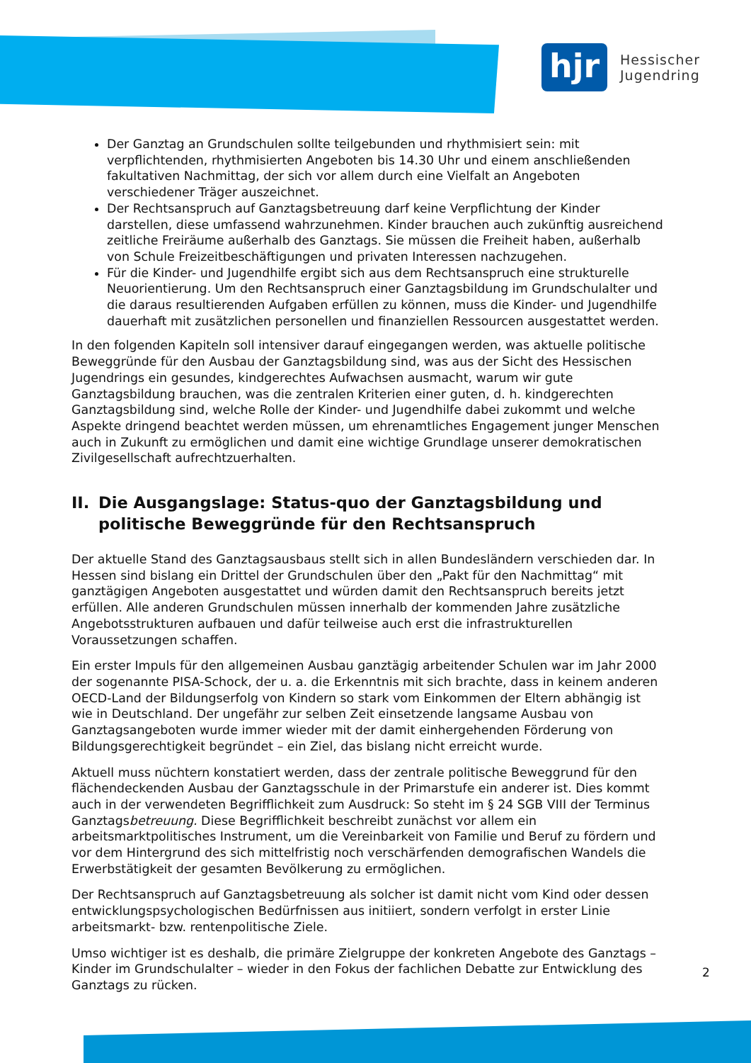hjr
Hessischer
Jugendring
Der Ganztag an Grundschulen sollte teilgebunden und rhythmisiert sein: mit verpflichtenden, rhythmisierten Angeboten bis 14.30 Uhr und einem anschließenden fakultativen Nachmittag, der sich vor allem durch eine Vielfalt an Angeboten verschiedener Träger auszeichnet.
Der Rechtsanspruch auf Ganztagsbetreuung darf keine Verpflichtung der Kinder darstellen, diese umfassend wahrzunehmen. Kinder brauchen auch zukünftig ausreichend zeitliche Freiräume außerhalb des Ganztags. Sie müssen die Freiheit haben, außerhalb von Schule Freizeitbeschäftigungen und privaten Interessen nachzugehen.
Für die Kinder- und Jugendhilfe ergibt sich aus dem Rechtsanspruch eine strukturelle Neuorientierung. Um den Rechtsanspruch einer Ganztagsbildung im Grundschulalter und die daraus resultierenden Aufgaben erfüllen zu können, muss die Kinder- und Jugendhilfe dauerhaft mit zusätzlichen personellen und finanziellen Ressourcen ausgestattet werden.
In den folgenden Kapiteln soll intensiver darauf eingegangen werden, was aktuelle politische Beweggründe für den Ausbau der Ganztagsbildung sind, was aus der Sicht des Hessischen Jugendrings ein gesundes, kindgerechtes Aufwachsen ausmacht, warum wir gute Ganztagsbildung brauchen, was die zentralen Kriterien einer guten, d. h. kindgerechten Ganztagsbildung sind, welche Rolle der Kinder- und Jugendhilfe dabei zukommt und welche Aspekte dringend beachtet werden müssen, um ehrenamtliches Engagement junger Menschen auch in Zukunft zu ermöglichen und damit eine wichtige Grundlage unserer demokratischen Zivilgesellschaft aufrechtzuerhalten.
II.
Die Ausgangslage: Status-quo der Ganztagsbildung und politische Beweggründe für den Rechtsanspruch
Der aktuelle Stand des Ganztagsausbaus stellt sich in allen Bundesländern verschieden dar. In Hessen sind bislang ein Drittel der Grundschulen über den „Pakt für den Nachmittag“ mit ganztägigen Angeboten ausgestattet und würden damit den Rechtsanspruch bereits jetzt erfüllen. Alle anderen Grundschulen müssen innerhalb der kommenden Jahre zusätzliche Angebotsstrukturen aufbauen und dafür teilweise auch erst die infrastrukturellen Voraussetzungen schaffen.
Ein erster Impuls für den allgemeinen Ausbau ganztägig arbeitender Schulen war im Jahr 2000 der sogenannte PISA-Schock, der u. a. die Erkenntnis mit sich brachte, dass in keinem anderen OECD-Land der Bildungserfolg von Kindern so stark vom Einkommen der Eltern abhängig ist wie in Deutschland. Der ungefähr zur selben Zeit einsetzende langsame Ausbau von Ganztagsangeboten wurde immer wieder mit der damit einhergehenden Förderung von Bildungsgerechtigkeit begründet – ein Ziel, das bislang nicht erreicht wurde.
Aktuell muss nüchtern konstatiert werden, dass der zentrale politische Beweggrund für den flächendeckenden Ausbau der Ganztagsschule in der Primarstufe ein anderer ist. Dies kommt auch in der verwendeten Begrifflichkeit zum Ausdruck: So steht im § 24 SGB VIII der Terminus Ganztagsbetreuung. Diese Begrifflichkeit beschreibt zunächst vor allem ein arbeitsmarktpolitisches Instrument, um die Vereinbarkeit von Familie und Beruf zu fördern und vor dem Hintergrund des sich mittelfristig noch verschärfenden demografischen Wandels die Erwerbstätigkeit der gesamten Bevölkerung zu ermöglichen.
Der Rechtsanspruch auf Ganztagsbetreuung als solcher ist damit nicht vom Kind oder dessen entwicklungspsychologischen Bedürfnissen aus initiiert, sondern verfolgt in erster Linie arbeitsmarkt- bzw. rentenpolitische Ziele.
Umso wichtiger ist es deshalb, die primäre Zielgruppe der konkreten Angebote des Ganztags – Kinder im Grundschulalter – wieder in den Fokus der fachlichen Debatte zur Entwicklung des Ganztags zu rücken.
2